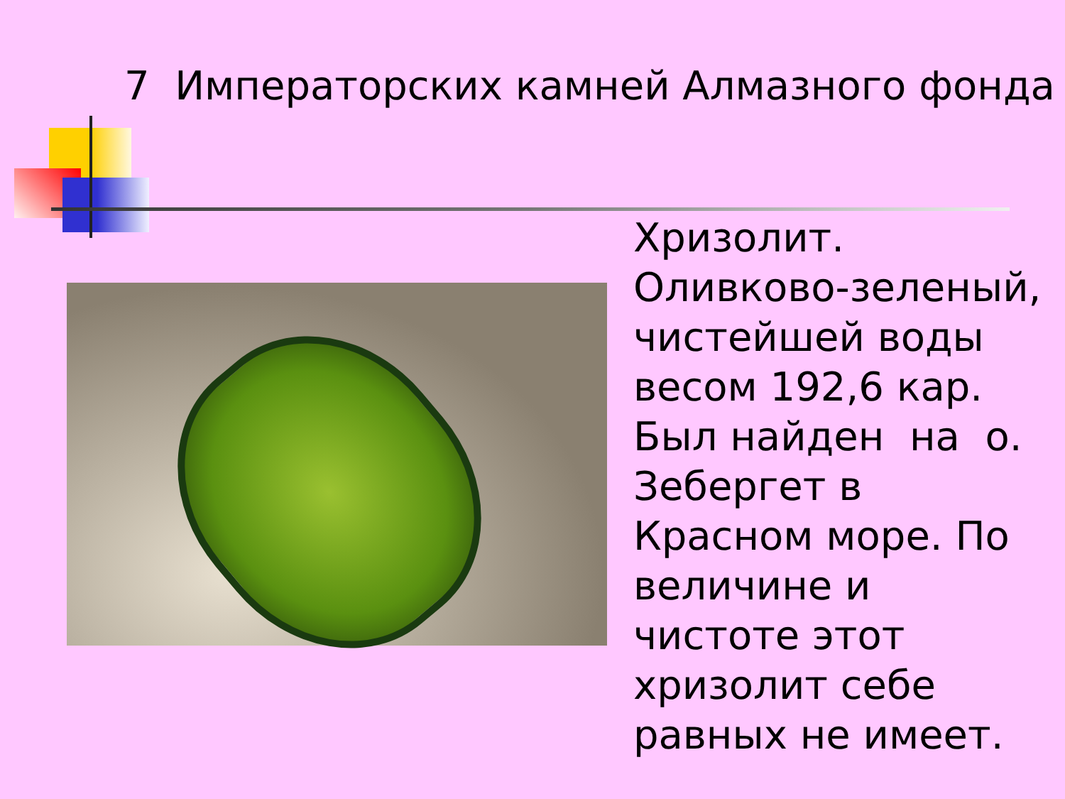7 Императорских камней Алмазного фонда
Хризолит. Оливково-зеленый, чистейшей воды весом 192,6 кар. Был найден на о. Зебергет в Красном море. По величине и чистоте этот хризолит себе равных не имеет.